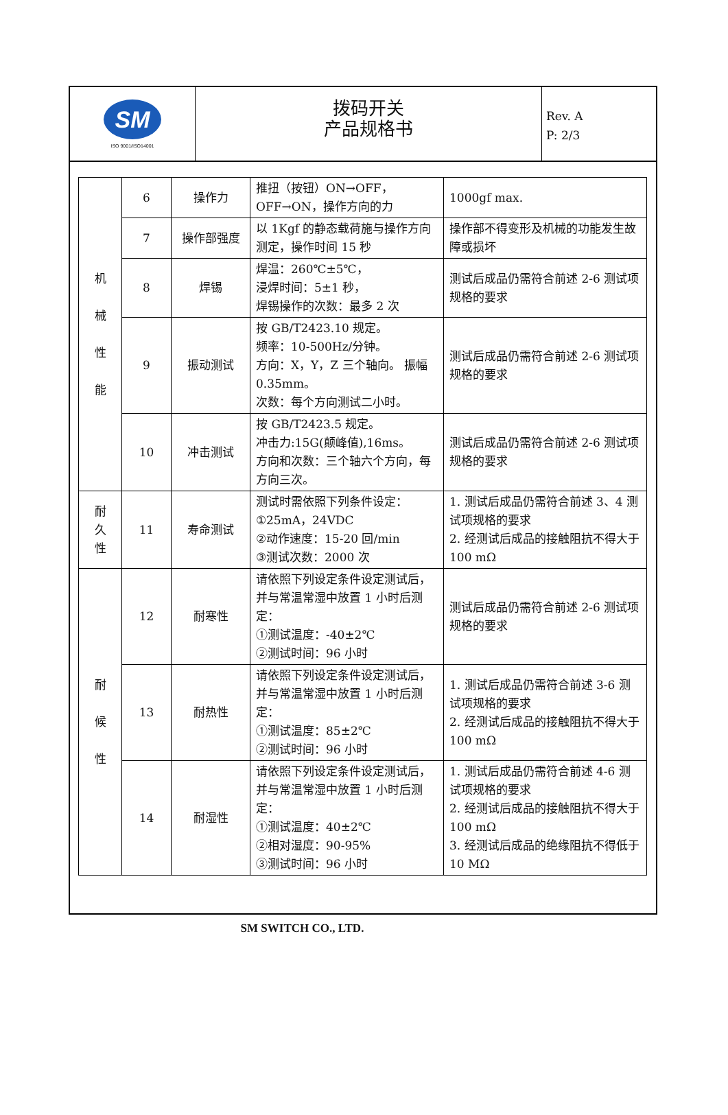SM
ISO 9001/ISO14001
拨码开关
产品规格书
Rev. A
P: 2/3
| 机 械 性 能 | 6 | 操作力 | 推扭（按钮）ON→OFF， OFF→ON，操作方向的力 | 1000gf max. |
| | 7 | 操作部强度 | 以 1Kgf 的静态载荷施与操作方向测定，操作时间 15 秒 | 操作部不得变形及机械的功能发生故障或损坏 |
| | 8 | 焊锡 | 焊温：260℃±5℃， 浸焊时间：5±1 秒， 焊锡操作的次数：最多 2 次 | 测试后成品仍需符合前述 2-6 测试项规格的要求 |
| | 9 | 振动测试 | 按 GB/T2423.10 规定。 频率：10-500Hz/分钟。 方向：X，Y，Z 三个轴向。 振幅 0.35mm。 次数：每个方向测试二小时。 | 测试后成品仍需符合前述 2-6 测试项规格的要求 |
| | 10 | 冲击测试 | 按 GB/T2423.5 规定。 冲击力:15G(颠峰值),16ms。 方向和次数：三个轴六个方向，每方向三次。 | 测试后成品仍需符合前述 2-6 测试项规格的要求 |
| 耐 久 性 | 11 | 寿命测试 | 测试时需依照下列条件设定： ①25mA，24VDC ②动作速度：15-20 回/min ③测试次数：2000 次 | 1. 测试后成品仍需符合前述 3、4 测试项规格的要求 2. 经测试后成品的接触阻抗不得大于 100 mΩ |
| 耐 候 性 | 12 | 耐寒性 | 请依照下列设定条件设定测试后，并与常温常湿中放置 1 小时后测定： ①测试温度：-40±2℃ ②测试时间：96 小时 | 测试后成品仍需符合前述 2-6 测试项规格的要求 |
| | 13 | 耐热性 | 请依照下列设定条件设定测试后，并与常温常湿中放置 1 小时后测定： ①测试温度：85±2℃ ②测试时间：96 小时 | 1. 测试后成品仍需符合前述 3-6 测试项规格的要求 2. 经测试后成品的接触阻抗不得大于 100 mΩ |
| | 14 | 耐湿性 | 请依照下列设定条件设定测试后，并与常温常湿中放置 1 小时后测定： ①测试温度：40±2℃ ②相对湿度：90-95% ③测试时间：96 小时 | 1. 测试后成品仍需符合前述 4-6 测试项规格的要求 2. 经测试后成品的接触阻抗不得大于 100 mΩ 3. 经测试后成品的绝缘阻抗不得低于 10 MΩ |
SM SWITCH CO., LTD.